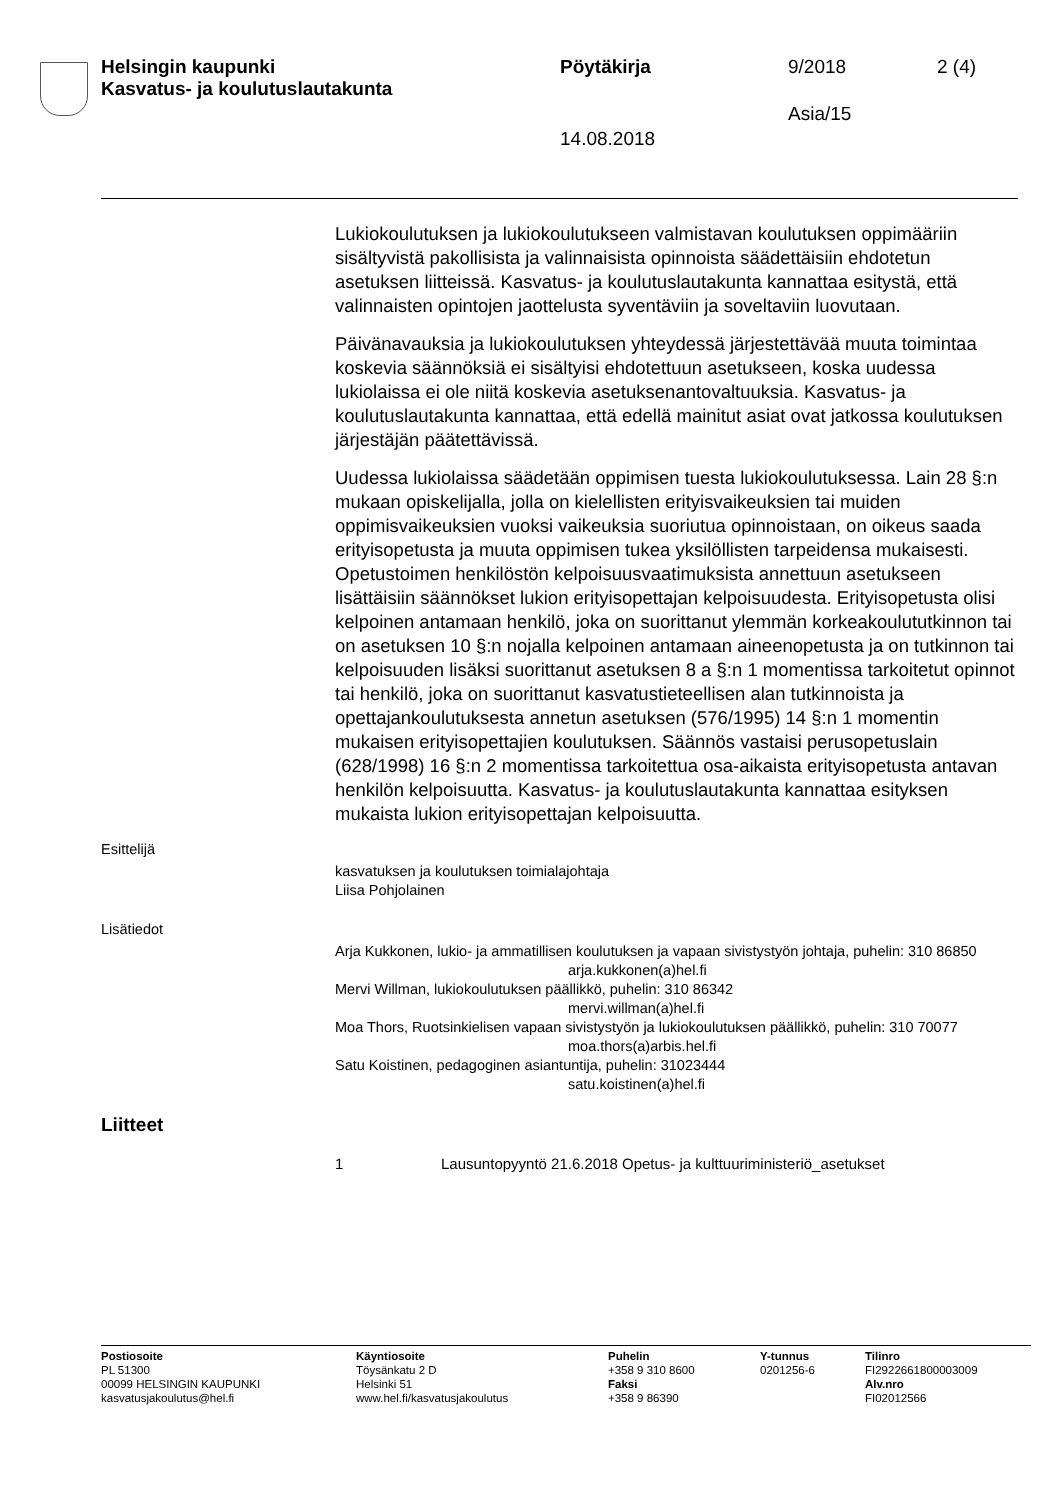Helsingin kaupunki
Kasvatus- ja koulutuslautakunta
Pöytäkirja 9/2018 2 (4)
Asia/15
14.08.2018
Lukiokoulutuksen ja lukiokoulutukseen valmistavan koulutuksen oppimääriin sisältyvistä pakollisista ja valinnaisista opinnoista säädettäisiin ehdotetun asetuksen liitteissä. Kasvatus- ja koulutuslautakunta kannattaa esitystä, että valinnaisten opintojen jaottelusta syventäviin ja soveltaviin luovutaan.
Päivänavauksia ja lukiokoulutuksen yhteydessä järjestettävää muuta toimintaa koskevia säännöksiä ei sisältyisi ehdotettuun asetukseen, koska uudessa lukiolaissa ei ole niitä koskevia asetuksenantovaltuuksia. Kasvatus- ja koulutuslautakunta kannattaa, että edellä mainitut asiat ovat jatkossa koulutuksen järjestäjän päätettävissä.
Uudessa lukiolaissa säädetään oppimisen tuesta lukiokoulutuksessa. Lain 28 §:n mukaan opiskelijalla, jolla on kielellisten erityisvaikeuksien tai muiden oppimisvaikeuksien vuoksi vaikeuksia suoriutua opinnoistaan, on oikeus saada erityisopetusta ja muuta oppimisen tukea yksilöllisten tarpeidensa mukaisesti. Opetustoimen henkilöstön kelpoisuusvaatimuksista annettuun asetukseen lisättäisiin säännökset lukion erityisopettajan kelpoisuudesta. Erityisopetusta olisi kelpoinen antamaan henkilö, joka on suorittanut ylemmän korkeakoulututkinnon tai on asetuksen 10 §:n nojalla kelpoinen antamaan aineenopetusta ja on tutkinnon tai kelpoisuuden lisäksi suorittanut asetuksen 8 a §:n 1 momentissa tarkoitetut opinnot tai henkilö, joka on suorittanut kasvatustieteellisen alan tutkinnoista ja opettajankoulutuksesta annetun asetuksen (576/1995) 14 §:n 1 momentin mukaisen erityisopettajien koulutuksen. Säännös vastaisi perusopetuslain (628/1998) 16 §:n 2 momentissa tarkoitettua osa-aikaista erityisopetusta antavan henkilön kelpoisuutta. Kasvatus- ja koulutuslautakunta kannattaa esityksen mukaista lukion erityisopettajan kelpoisuutta.
Esittelijä
kasvatuksen ja koulutuksen toimialajohtaja
Liisa Pohjolainen
Lisätiedot
Arja Kukkonen, lukio- ja ammatillisen koulutuksen ja vapaan sivistystyön johtaja, puhelin: 310 86850
arja.kukkonen(a)hel.fi
Mervi Willman, lukiokoulutuksen päällikkö, puhelin: 310 86342
mervi.willman(a)hel.fi
Moa Thors, Ruotsinkielisen vapaan sivistystyön ja lukiokoulutuksen päällikkö, puhelin: 310 70077
moa.thors(a)arbis.hel.fi
Satu Koistinen, pedagoginen asiantuntija, puhelin: 31023444
satu.koistinen(a)hel.fi
Liitteet
1 Lausuntopyyntö 21.6.2018 Opetus- ja kulttuuriministeriö_asetukset
Postiosoite
PL 51300
00099 HELSINGIN KAUPUNKI
kasvatusjakoulutus@hel.fi
Käyntiosoite
Töysänkatu 2 D
Helsinki 51
www.hel.fi/kasvatusjakoulutus
Puhelin
+358 9 310 8600
Faksi
+358 9 86390
Y-tunnus
0201256-6
Tilinro
FI2922661800003009
Alv.nro
FI02012566